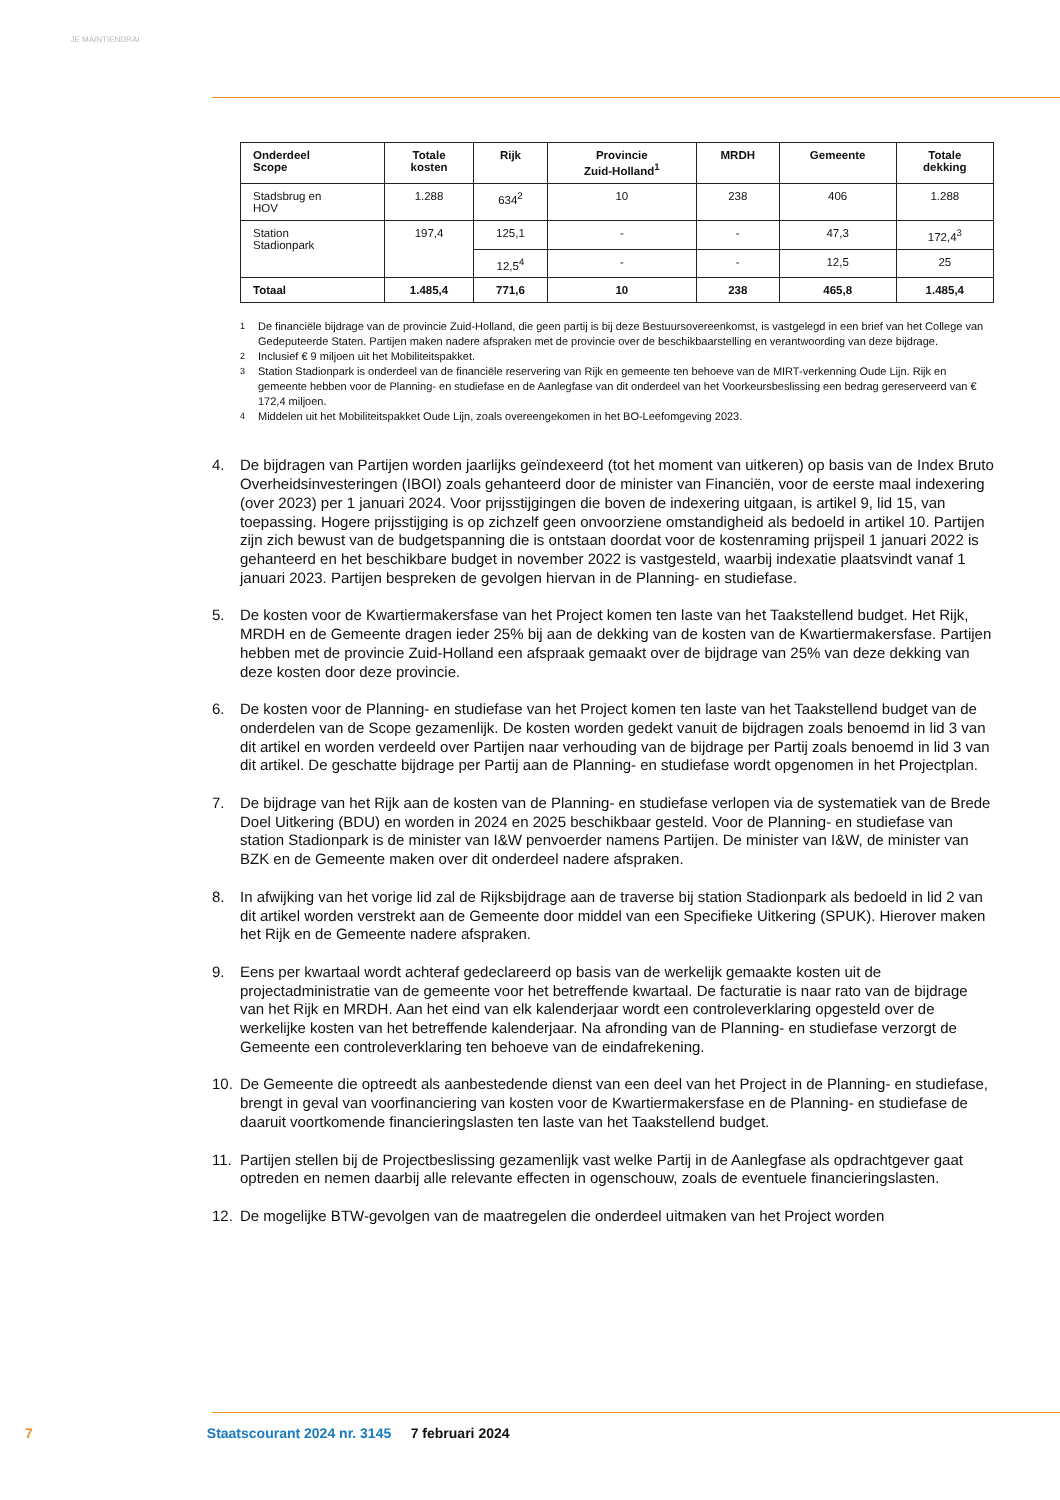JE MAINTIENDRAI
| Onderdeel Scope | Totale kosten | Rijk | Provincie Zuid-Holland<sup>1</sup> | MRDH | Gemeente | Totale dekking |
| --- | --- | --- | --- | --- | --- | --- |
| Stadsbrug en HOV | 1.288 | 634<sup>2</sup> | 10 | 238 | 406 | 1.288 |
| Station Stadionpark | 197,4 | 125,1 | - | - | 47,3 | 172,4<sup>3</sup> |
| | | 12,5<sup>4</sup> | - | - | 12,5 | 25 |
| Totaal | 1.485,4 | 771,6 | 10 | 238 | 465,8 | 1.485,4 |
1
De financiële bijdrage van de provincie Zuid-Holland, die geen partij is bij deze Bestuursovereenkomst, is vastgelegd in een brief van het College van Gedeputeerde Staten. Partijen maken nadere afspraken met de provincie over de beschikbaarstelling en verantwoording van deze bijdrage.
2
Inclusief € 9 miljoen uit het Mobiliteitspakket.
3
Station Stadionpark is onderdeel van de financiële reservering van Rijk en gemeente ten behoeve van de MIRT-verkenning Oude Lijn. Rijk en gemeente hebben voor de Planning- en studiefase en de Aanlegfase van dit onderdeel van het Voorkeursbeslissing een bedrag gereserveerd van € 172,4 miljoen.
4
Middelen uit het Mobiliteitspakket Oude Lijn, zoals overeengekomen in het BO-Leefomgeving 2023.
4. De bijdragen van Partijen worden jaarlijks geïndexeerd (tot het moment van uitkeren) op basis van de Index Bruto Overheidsinvesteringen (IBOI) zoals gehanteerd door de minister van Financiën, voor de eerste maal indexering (over 2023) per 1 januari 2024. Voor prijsstijgingen die boven de indexering uitgaan, is artikel 9, lid 15, van toepassing. Hogere prijsstijging is op zichzelf geen onvoorziene omstandigheid als bedoeld in artikel 10. Partijen zijn zich bewust van de budgetspanning die is ontstaan doordat voor de kostenraming prijspeil 1 januari 2022 is gehanteerd en het beschikbare budget in november 2022 is vastgesteld, waarbij indexatie plaatsvindt vanaf 1 januari 2023. Partijen bespreken de gevolgen hiervan in de Planning- en studiefase.
5. De kosten voor de Kwartiermakersfase van het Project komen ten laste van het Taakstellend budget. Het Rijk, MRDH en de Gemeente dragen ieder 25% bij aan de dekking van de kosten van de Kwartiermakersfase. Partijen hebben met de provincie Zuid-Holland een afspraak gemaakt over de bijdrage van 25% van deze dekking van deze kosten door deze provincie.
6. De kosten voor de Planning- en studiefase van het Project komen ten laste van het Taakstellend budget van de onderdelen van de Scope gezamenlijk. De kosten worden gedekt vanuit de bijdragen zoals benoemd in lid 3 van dit artikel en worden verdeeld over Partijen naar verhouding van de bijdrage per Partij zoals benoemd in lid 3 van dit artikel. De geschatte bijdrage per Partij aan de Planning- en studiefase wordt opgenomen in het Projectplan.
7. De bijdrage van het Rijk aan de kosten van de Planning- en studiefase verlopen via de systematiek van de Brede Doel Uitkering (BDU) en worden in 2024 en 2025 beschikbaar gesteld. Voor de Planning- en studiefase van station Stadionpark is de minister van I&W penvoerder namens Partijen. De minister van I&W, de minister van BZK en de Gemeente maken over dit onderdeel nadere afspraken.
8. In afwijking van het vorige lid zal de Rijksbijdrage aan de traverse bij station Stadionpark als bedoeld in lid 2 van dit artikel worden verstrekt aan de Gemeente door middel van een Specifieke Uitkering (SPUK). Hierover maken het Rijk en de Gemeente nadere afspraken.
9. Eens per kwartaal wordt achteraf gedeclareerd op basis van de werkelijk gemaakte kosten uit de projectadministratie van de gemeente voor het betreffende kwartaal. De facturatie is naar rato van de bijdrage van het Rijk en MRDH. Aan het eind van elk kalenderjaar wordt een controleverklaring opgesteld over de werkelijke kosten van het betreffende kalenderjaar. Na afronding van de Planning- en studiefase verzorgt de Gemeente een controleverklaring ten behoeve van de eindafrekening.
10. De Gemeente die optreedt als aanbestedende dienst van een deel van het Project in de Planning- en studiefase, brengt in geval van voorfinanciering van kosten voor de Kwartiermakersfase en de Planning- en studiefase de daaruit voortkomende financieringslasten ten laste van het Taakstellend budget.
11. Partijen stellen bij de Projectbeslissing gezamenlijk vast welke Partij in de Aanlegfase als opdrachtgever gaat optreden en nemen daarbij alle relevante effecten in ogenschouw, zoals de eventuele financieringslasten.
12. De mogelijke BTW-gevolgen van de maatregelen die onderdeel uitmaken van het Project worden
7 Staatscourant 2024 nr. 3145 7 februari 2024